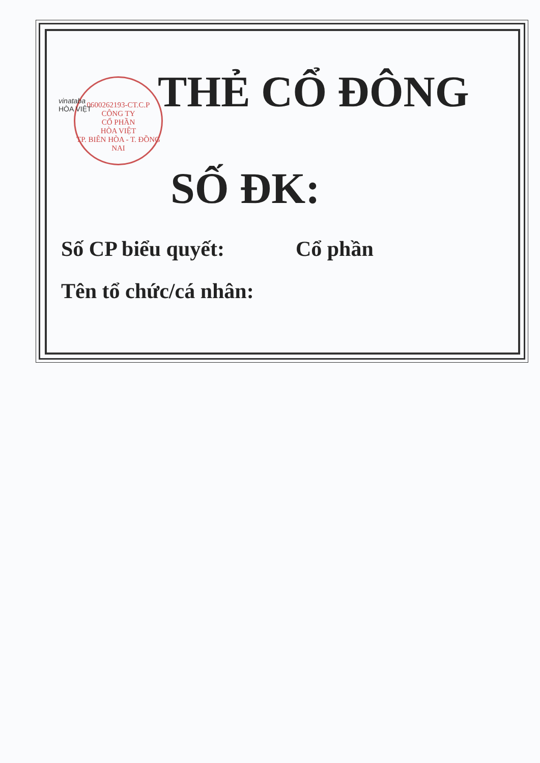0600262193-CT.C.P
CÔNG TY
CỔ PHẦN
HÒA VIỆT
TP. BIÊN HÒA - T. ĐỒNG NAI
vinataba
HÒA VIỆT
THẺ CỔ ĐÔNG
SỐ ĐK:
Số CP biểu quyết: Cổ phần
Tên tổ chức/cá nhân: